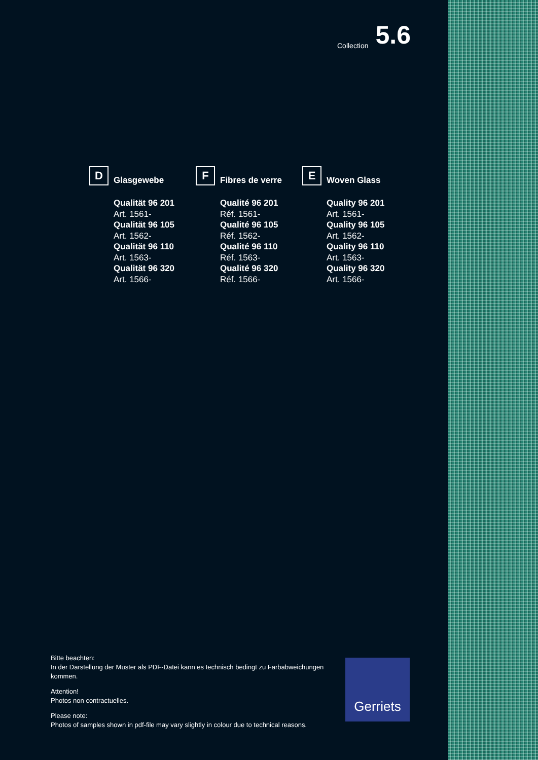Collection 5.6
D
Glasgewebe
Qualität 96 201
Art. 1561-
Qualität 96 105
Art. 1562-
Qualität 96 110
Art. 1563-
Qualität 96 320
Art. 1566-
F
Fibres de verre
Qualité 96 201
Réf. 1561-
Qualité 96 105
Réf. 1562-
Qualité 96 110
Réf. 1563-
Qualité 96 320
Réf. 1566-
E
Woven Glass
Quality 96 201
Art. 1561-
Quality 96 105
Art. 1562-
Quality 96 110
Art. 1563-
Quality 96 320
Art. 1566-
Bitte beachten:
In der Darstellung der Muster als PDF-Datei kann es technisch bedingt zu Farbabweichungen kommen.
Attention!
Photos non contractuelles.
Please note:
Photos of samples shown in pdf-file may vary slightly in colour due to technical reasons.
Gerriets